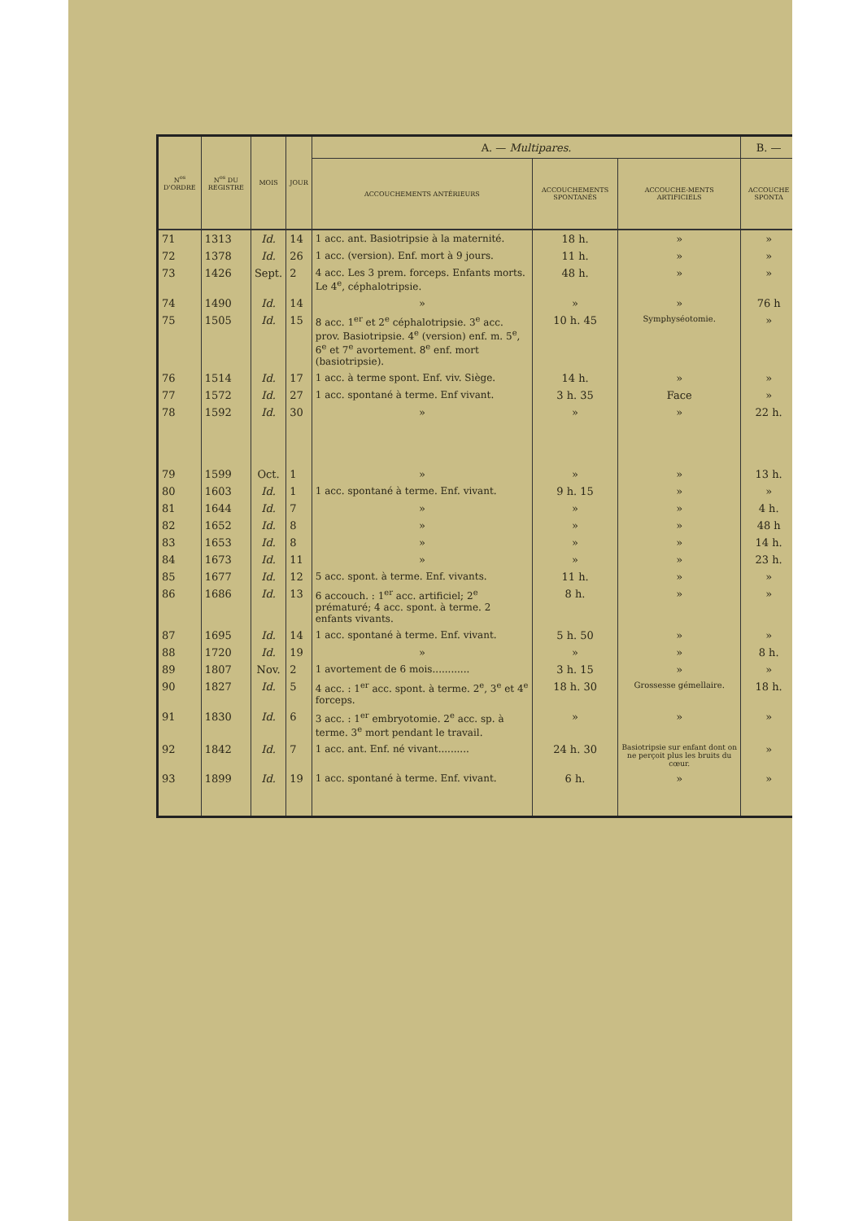| N<sup>os</sup> D'ORDRE | N<sup>os</sup> DU REGISTRE | MOIS | JOUR | A. — Multipares. | | | B. — |
| --- | --- | --- | --- | --- | --- | --- | --- |
| | | | | ACCOUCHEMENTS ANTÉRIEURS | ACCOUCHEMENTS SPONTANÉS | ACCOUCHE-MENTS ARTIFICIELS | ACCOUCHE SPONTA |
| 71 | 1313 | Id. | 14 | 1 acc. ant. Basiotripsie à la maternité. | 18 h. | » | » |
| 72 | 1378 | Id. | 26 | 1 acc. (version). Enf. mort à 9 jours. | 11 h. | » | » |
| 73 | 1426 | Sept. | 2 | 4 acc. Les 3 prem. forceps. Enfants morts. Le 4<sup>e</sup>, céphalotripsie. | 48 h. | » | » |
| 74 | 1490 | Id. | 14 | » | » | » | 76 h |
| 75 | 1505 | Id. | 15 | 8 acc. 1<sup>er</sup> et 2<sup>e</sup> céphalotripsie. 3<sup>e</sup> acc. prov. Basiotripsie. 4<sup>e</sup> (version) enf. m. 5<sup>e</sup>, 6<sup>e</sup> et 7<sup>e</sup> avortement. 8<sup>e</sup> enf. mort (basiotripsie). | 10 h. 45 | Symphyséotomie. | » |
| 76 | 1514 | Id. | 17 | 1 acc. à terme spont. Enf. viv. Siège. | 14 h. | » | » |
| 77 | 1572 | Id. | 27 | 1 acc. spontané à terme. Enf vivant. | 3 h. 35 | Face | » |
| 78 | 1592 | Id. | 30 | » | » | » | 22 h. |
| 79 | 1599 | Oct. | 1 | » | » | » | 13 h. |
| 80 | 1603 | Id. | 1 | 1 acc. spontané à terme. Enf. vivant. | 9 h. 15 | » | » |
| 81 | 1644 | Id. | 7 | » | » | » | 4 h. |
| 82 | 1652 | Id. | 8 | » | » | » | 48 h |
| 83 | 1653 | Id. | 8 | » | » | » | 14 h. |
| 84 | 1673 | Id. | 11 | » | » | » | 23 h. |
| 85 | 1677 | Id. | 12 | 5 acc. spont. à terme. Enf. vivants. | 11 h. | » | » |
| 86 | 1686 | Id. | 13 | 6 accouch. : 1<sup>er</sup> acc. artificiel; 2<sup>e</sup> prématuré; 4 acc. spont. à terme. 2 enfants vivants. | 8 h. | » | » |
| 87 | 1695 | Id. | 14 | 1 acc. spontané à terme. Enf. vivant. | 5 h. 50 | » | » |
| 88 | 1720 | Id. | 19 | » | » | » | 8 h. |
| 89 | 1807 | Nov. | 2 | 1 avortement de 6 mois............ | 3 h. 15 | » | » |
| 90 | 1827 | Id. | 5 | 4 acc. : 1<sup>er</sup> acc. spont. à terme. 2<sup>e</sup>, 3<sup>e</sup> et 4<sup>e</sup> forceps. | 18 h. 30 | Grossesse gémellaire. | 18 h. |
| 91 | 1830 | Id. | 6 | 3 acc. : 1<sup>er</sup> embryotomie. 2<sup>e</sup> acc. sp. à terme. 3<sup>e</sup> mort pendant le travail. | » | » | » |
| 92 | 1842 | Id. | 7 | 1 acc. ant. Enf. né vivant.......... | 24 h. 30 | Basiotripsie sur enfant dont on ne perçoit plus les bruits du cœur. | » |
| 93 | 1899 | Id. | 19 | 1 acc. spontané à terme. Enf. vivant. | 6 h. | » | » |